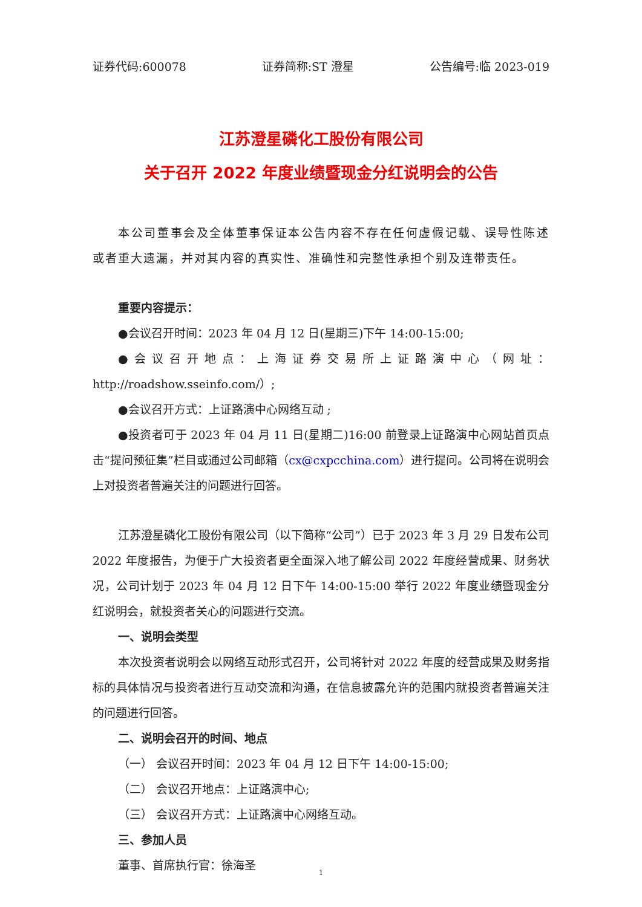证券代码:600078 证券简称:ST 澄星 公告编号:临 2023-019
江苏澄星磷化工股份有限公司
关于召开 2022 年度业绩暨现金分红说明会的公告
本公司董事会及全体董事保证本公告内容不存在任何虚假记载、误导性陈述或者重大遗漏，并对其内容的真实性、准确性和完整性承担个别及连带责任。
重要内容提示：
●会议召开时间：2023 年 04 月 12 日(星期三)下午 14:00-15:00;
●会议召开地点：上海证券交易所上证路演中心（网址：http://roadshow.sseinfo.com/）;
●会议召开方式：上证路演中心网络互动 ;
●投资者可于 2023 年 04 月 11 日(星期二)16:00 前登录上证路演中心网站首页点击“提问预征集”栏目或通过公司邮箱（cx@cxpcchina.com）进行提问。公司将在说明会上对投资者普遍关注的问题进行回答。
江苏澄星磷化工股份有限公司（以下简称“公司”）已于 2023 年 3 月 29 日发布公司 2022 年度报告，为便于广大投资者更全面深入地了解公司 2022 年度经营成果、财务状况，公司计划于 2023 年 04 月 12 日下午 14:00-15:00 举行 2022 年度业绩暨现金分红说明会，就投资者关心的问题进行交流。
一、说明会类型
本次投资者说明会以网络互动形式召开，公司将针对 2022 年度的经营成果及财务指标的具体情况与投资者进行互动交流和沟通，在信息披露允许的范围内就投资者普遍关注的问题进行回答。
二、说明会召开的时间、地点
（一） 会议召开时间：2023 年 04 月 12 日下午 14:00-15:00;
（二） 会议召开地点：上证路演中心;
（三） 会议召开方式：上证路演中心网络互动。
三、参加人员
董事、首席执行官：徐海圣
1